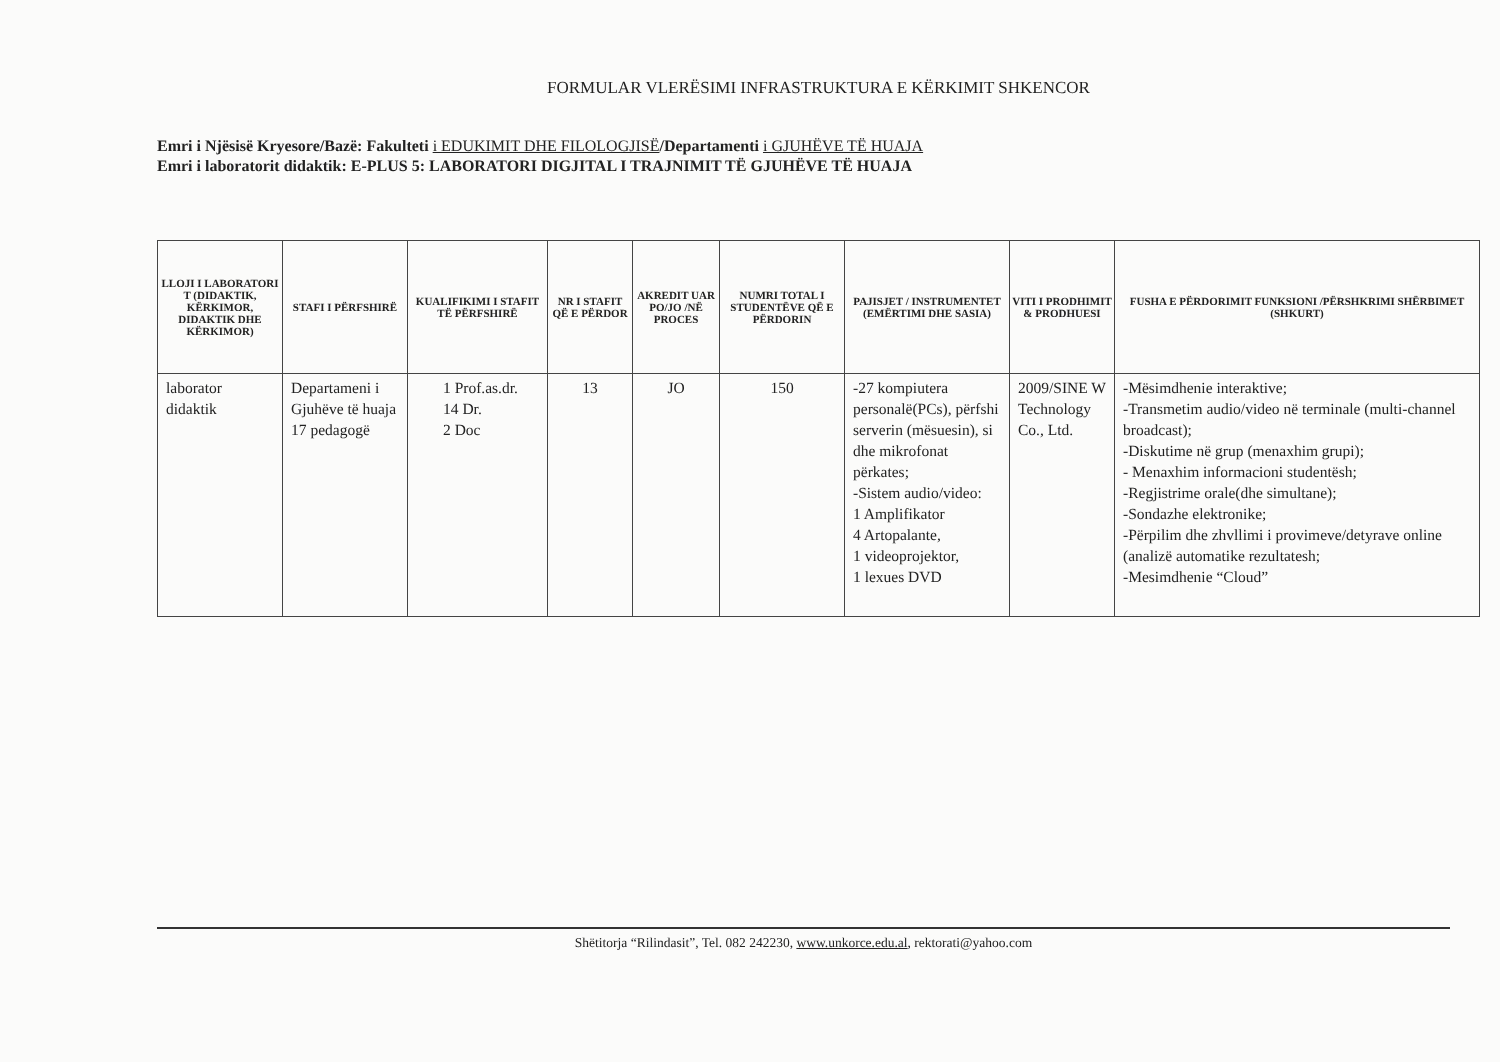FORMULAR VLERËSIMI INFRASTRUKTURA E KËRKIMIT SHKENCOR
Emri i Njësisë Kryesore/Bazë: Fakulteti i EDUKIMIT DHE FILOLOGJISË/Departamenti i GJUHËVE TË HUAJA
Emri i laboratorit didaktik: E-PLUS 5: LABORATORI DIGJITAL I TRAJNIMIT TË GJUHËVE TË HUAJA
| LLOJI I LABORATORI T (DIDAKTIK, KËRKIMOR, DIDAKTIK DHE KËRKIMOR) | STAFI I PËRFSHIRË | KUALIFIKIMI I STAFIT TË PËRFSHIRË | NR I STAFIT QË E PËRDOR | AKREDIT UAR PO/JO /NË PROCES | NUMRI TOTAL I STUDENTËVE QË E PËRDORIN | PAJISJET / INSTRUMENTET (EMËRTIMI DHE SASIA) | VITI I PRODHIMIT & PRODHUESI | FUSHA E PËRDORIMIT FUNKSIONI /PËRSHKRIMI SHËRBIMET (SHKURT) |
| --- | --- | --- | --- | --- | --- | --- | --- | --- |
| laborator didaktik | Departameni i Gjuhëve të huaja 17 pedagogë | 1 Prof.as.dr. 14 Dr. 2 Doc | 13 | JO | 150 | -27 kompiutera personalë(PCs), përfshi serverin (mësuesin), si dhe mikrofonat përkates; -Sistem audio/video: 1 Amplifikator 4 Artopalante, 1 videoprojektor, 1 lexues DVD | 2009/SINE W Technology Co., Ltd. | -Mësimdhenie interaktive; -Transmetim audio/video në terminale (multi-channel broadcast); -Diskutime në grup (menaxhim grupi); - Menaxhim informacioni studentësh; -Regjistrime orale(dhe simultane); -Sondazhe elektronike; -Përpilim dhe zhvllimi i provimeve/detyrave online (analizë automatike rezultatesh; -Mesimdhenie “Cloud” |
Shëtitorja “Rilindasit”, Tel. 082 242230, www.unkorce.edu.al, rektorati@yahoo.com